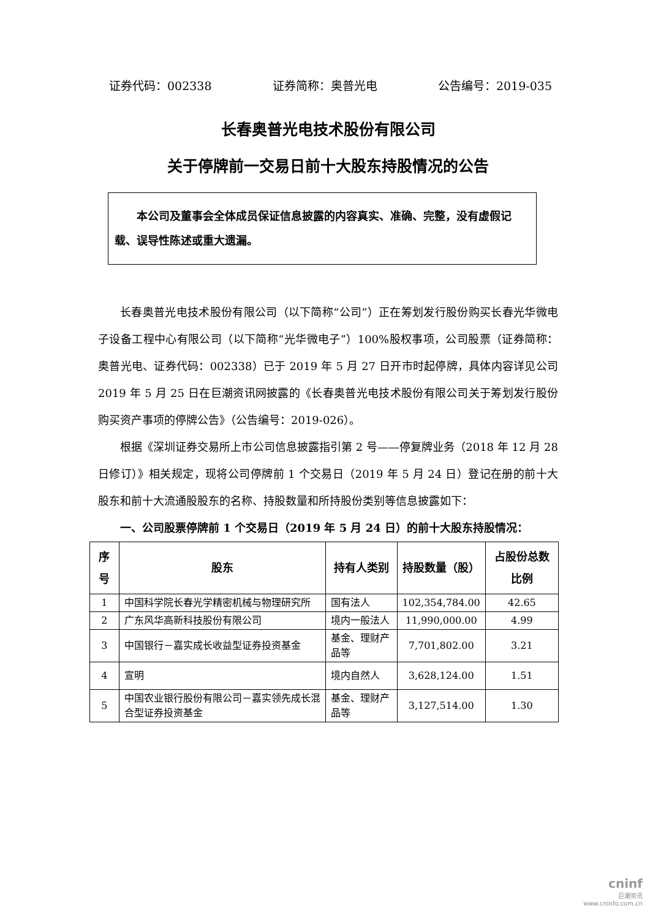证券代码：002338 证券简称：奥普光电 公告编号：2019-035
长春奥普光电技术股份有限公司
关于停牌前一交易日前十大股东持股情况的公告
本公司及董事会全体成员保证信息披露的内容真实、准确、完整，没有虚假记载、误导性陈述或重大遗漏。
长春奥普光电技术股份有限公司（以下简称“公司”）正在筹划发行股份购买长春光华微电子设备工程中心有限公司（以下简称“光华微电子”）100%股权事项，公司股票（证券简称：奥普光电、证券代码：002338）已于 2019 年 5 月 27 日开市时起停牌，具体内容详见公司 2019 年 5 月 25 日在巨潮资讯网披露的《长春奥普光电技术股份有限公司关于筹划发行股份购买资产事项的停牌公告》（公告编号：2019-026）。
根据《深圳证券交易所上市公司信息披露指引第 2 号——停复牌业务（2018 年 12 月 28 日修订）》相关规定，现将公司停牌前 1 个交易日（2019 年 5 月 24 日）登记在册的前十大股东和前十大流通股股东的名称、持股数量和所持股份类别等信息披露如下：
一、公司股票停牌前 1 个交易日（2019 年 5 月 24 日）的前十大股东持股情况：
| 序号 | 股东 | 持有人类别 | 持股数量（股） | 占股份总数比例 |
| --- | --- | --- | --- | --- |
| 1 | 中国科学院长春光学精密机械与物理研究所 | 国有法人 | 102,354,784.00 | 42.65 |
| 2 | 广东风华高新科技股份有限公司 | 境内一般法人 | 11,990,000.00 | 4.99 |
| 3 | 中国银行－嘉实成长收益型证券投资基金 | 基金、理财产品等 | 7,701,802.00 | 3.21 |
| 4 | 宣明 | 境内自然人 | 3,628,124.00 | 1.51 |
| 5 | 中国农业银行股份有限公司－嘉实领先成长混合型证券投资基金 | 基金、理财产品等 | 3,127,514.00 | 1.30 |
cninf
巨潮资讯
www.cninfo.com.cn